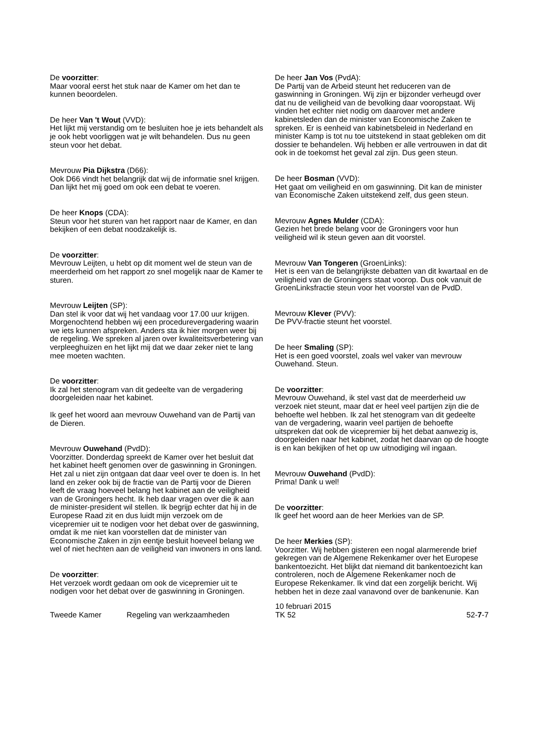De voorzitter:
Maar vooral eerst het stuk naar de Kamer om het dan te kunnen beoordelen.
De heer Van 't Wout (VVD):
Het lijkt mij verstandig om te besluiten hoe je iets behandelt als je ook hebt voorliggen wat je wilt behandelen. Dus nu geen steun voor het debat.
Mevrouw Pia Dijkstra (D66):
Ook D66 vindt het belangrijk dat wij de informatie snel krijgen. Dan lijkt het mij goed om ook een debat te voeren.
De heer Knops (CDA):
Steun voor het sturen van het rapport naar de Kamer, en dan bekijken of een debat noodzakelijk is.
De voorzitter:
Mevrouw Leijten, u hebt op dit moment wel de steun van de meerderheid om het rapport zo snel mogelijk naar de Kamer te sturen.
Mevrouw Leijten (SP):
Dan stel ik voor dat wij het vandaag voor 17.00 uur krijgen. Morgenochtend hebben wij een procedurevergadering waarin we iets kunnen afspreken. Anders sta ik hier morgen weer bij de regeling. We spreken al jaren over kwaliteitsverbetering van verpleeghuizen en het lijkt mij dat we daar zeker niet te lang mee moeten wachten.
De voorzitter:
Ik zal het stenogram van dit gedeelte van de vergadering doorgeleiden naar het kabinet.
Ik geef het woord aan mevrouw Ouwehand van de Partij van de Dieren.
Mevrouw Ouwehand (PvdD):
Voorzitter. Donderdag spreekt de Kamer over het besluit dat het kabinet heeft genomen over de gaswinning in Groningen. Het zal u niet zijn ontgaan dat daar veel over te doen is. In het land en zeker ook bij de fractie van de Partij voor de Dieren leeft de vraag hoeveel belang het kabinet aan de veiligheid van de Groningers hecht. Ik heb daar vragen over die ik aan de minister-president wil stellen. Ik begrijp echter dat hij in de Europese Raad zit en dus luidt mijn verzoek om de vicepremier uit te nodigen voor het debat over de gaswinning, omdat ik me niet kan voorstellen dat de minister van Economische Zaken in zijn eentje besluit hoeveel belang we wel of niet hechten aan de veiligheid van inwoners in ons land.
De voorzitter:
Het verzoek wordt gedaan om ook de vicepremier uit te nodigen voor het debat over de gaswinning in Groningen.
De heer Jan Vos (PvdA):
De Partij van de Arbeid steunt het reduceren van de gaswinning in Groningen. Wij zijn er bijzonder verheugd over dat nu de veiligheid van de bevolking daar vooropstaat. Wij vinden het echter niet nodig om daarover met andere kabinetsleden dan de minister van Economische Zaken te spreken. Er is eenheid van kabinetsbeleid in Nederland en minister Kamp is tot nu toe uitstekend in staat gebleken om dit dossier te behandelen. Wij hebben er alle vertrouwen in dat dit ook in de toekomst het geval zal zijn. Dus geen steun.
De heer Bosman (VVD):
Het gaat om veiligheid en om gaswinning. Dit kan de minister van Economische Zaken uitstekend zelf, dus geen steun.
Mevrouw Agnes Mulder (CDA):
Gezien het brede belang voor de Groningers voor hun veiligheid wil ik steun geven aan dit voorstel.
Mevrouw Van Tongeren (GroenLinks):
Het is een van de belangrijkste debatten van dit kwartaal en de veiligheid van de Groningers staat voorop. Dus ook vanuit de GroenLinksfractie steun voor het voorstel van de PvdD.
Mevrouw Klever (PVV):
De PVV-fractie steunt het voorstel.
De heer Smaling (SP):
Het is een goed voorstel, zoals wel vaker van mevrouw Ouwehand. Steun.
De voorzitter:
Mevrouw Ouwehand, ik stel vast dat de meerderheid uw verzoek niet steunt, maar dat er heel veel partijen zijn die de behoefte wel hebben. Ik zal het stenogram van dit gedeelte van de vergadering, waarin veel partijen de behoefte uitspreken dat ook de vicepremier bij het debat aanwezig is, doorgeleiden naar het kabinet, zodat het daarvan op de hoogte is en kan bekijken of het op uw uitnodiging wil ingaan.
Mevrouw Ouwehand (PvdD):
Prima! Dank u wel!
De voorzitter:
Ik geef het woord aan de heer Merkies van de SP.
De heer Merkies (SP):
Voorzitter. Wij hebben gisteren een nogal alarmerende brief gekregen van de Algemene Rekenkamer over het Europese bankentoezicht. Het blijkt dat niemand dit bankentoezicht kan controleren, noch de Algemene Rekenkamer noch de Europese Rekenkamer. Ik vind dat een zorgelijk bericht. Wij hebben het in deze zaal vanavond over de bankenunie. Kan
Tweede Kamer
Regeling van werkzaamheden
10 februari 2015
TK 52
52-7-7